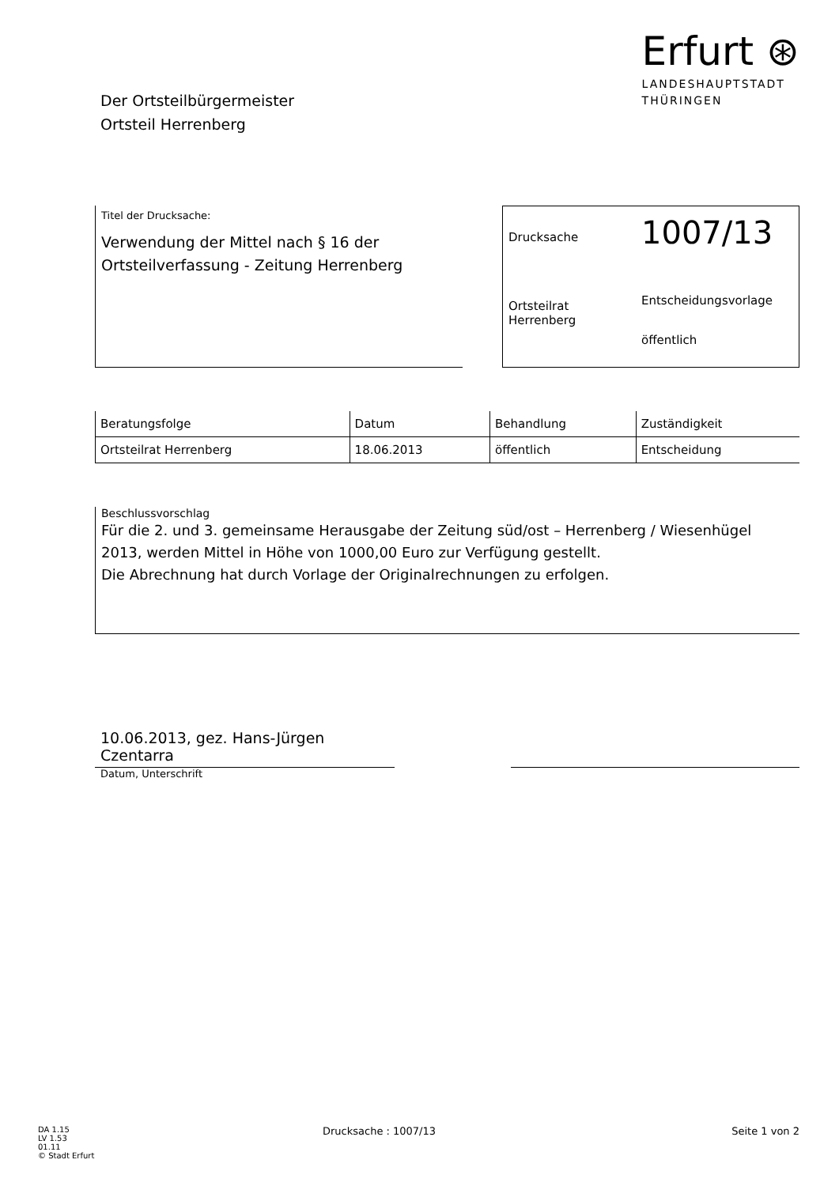Der Ortsteilbürgermeister
Ortsteil Herrenberg
Erfurt ⊛
LANDESHAUPTSTADT
THÜRINGEN
Titel der Drucksache:
Verwendung der Mittel nach § 16 der Ortsteilverfassung - Zeitung Herrenberg
Drucksache
1007/13
Ortsteilrat
Herrenberg
Entscheidungsvorlage
öffentlich
| Beratungsfolge | Datum | Behandlung | Zuständigkeit |
| --- | --- | --- | --- |
| Ortsteilrat Herrenberg | 18.06.2013 | öffentlich | Entscheidung |
Beschlussvorschlag
Für die 2. und 3. gemeinsame Herausgabe der Zeitung süd/ost – Herrenberg / Wiesenhügel 2013, werden Mittel in Höhe von 1000,00 Euro zur Verfügung gestellt.
Die Abrechnung hat durch Vorlage der Originalrechnungen zu erfolgen.
10.06.2013, gez. Hans-Jürgen Czentarra
Datum, Unterschrift
DA 1.15
LV 1.53
01.11
© Stadt Erfurt
Drucksache : 1007/13 Seite 1 von 2